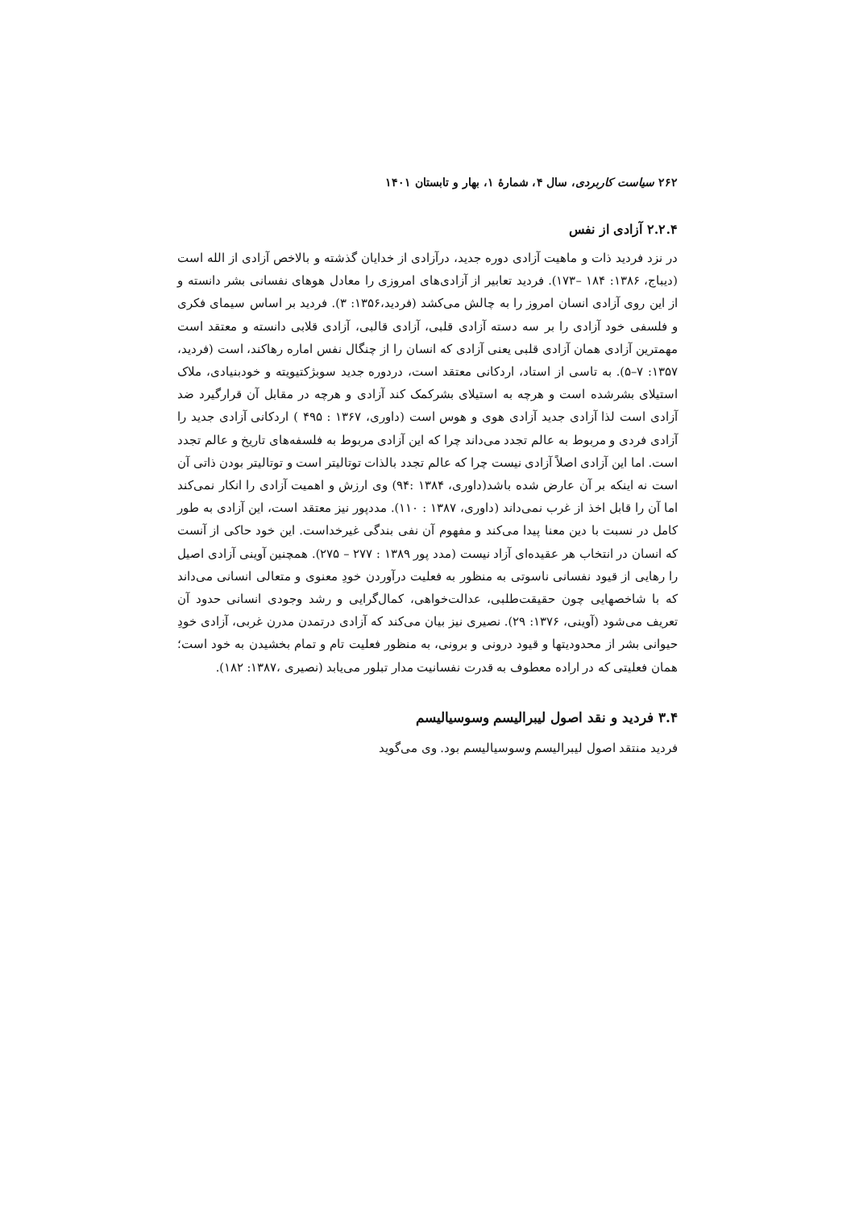۲۶۲ سیاست کاربردی، سال ۴، شمارۀ ۱، بهار و تابستان ۱۴۰۱
۲.۲.۴ آزادی از نفس
در نزد فردید ذات و ماهیت آزادی دوره جدید، درآزادی از خدایان گذشته و بالاخص آزادی از الله است (دیباج، ۱۳۸۶: ۱۸۴ –۱۷۳). فردید تعابیر از آزادی‌های امروزی را معادل هوهای نفسانی بشر دانسته و از این روی آزادی انسان امروز را به چالش می‌کشد (فردید،۱۳۵۶: ۳). فردید بر اساس سیمای فکری و فلسفی خود آزادی را بر سه دسته آزادی قلبی، آزادی قالبی، آزادی قلابی دانسته و معتقد است مهمترین آزادی همان آزادی قلبی یعنی آزادی که انسان را از چنگال نفس اماره رهاکند، است (فردید، ۱۳۵۷: ۷–۵). به تاسی از استاد، اردکانی معتقد است، دردوره جدید سوبژکتیویته و خودبنیادی، ملاک استیلای بشرشده است و هرچه به استیلای بشرکمک کند آزادی و هرچه در مقابل آن قرارگیرد ضد آزادی است لذا آزادی جدید آزادی هوی و هوس است (داوری، ۱۳۶۷ : ۴۹۵ ) اردکانی آزادی جدید را آزادی فردی و مربوط به عالم تجدد می‌داند چرا که این آزادی مربوط به فلسفه‌های تاریخ و عالم تجدد است. اما این آزادی اصلاً آزادی نیست چرا که عالم تجدد بالذات توتالیتر است و توتالیتر بودن ذاتی آن است نه اینکه بر آن عارض شده باشد(داوری، ۱۳۸۴ :۹۴) وی ارزش و اهمیت آزادی را انکار نمی‌کند اما آن را قابل اخذ از غرب نمی‌داند (داوری، ۱۳۸۷ : ۱۱۰). مددپور نیز معتقد است، این آزادی به طور کامل در نسبت با دین معنا پیدا می‌کند و مفهوم آن نفی بندگی غیرخداست. این خود حاکی از آنست که انسان در انتخاب هر عقیده‌ای آزاد نیست (مدد پور ۱۳۸۹ : ۲۷۷ – ۲۷۵). همچنین آوینی آزادی اصیل را رهایی از قیود نفسانی ناسوتی به منظور به فعلیت درآوردن خودِ معنوی و متعالی انسانی می‌داند که با شاخصهایی چون حقیقت‌طلبی، عدالت‌خواهی، کمال‌گرایی و رشد وجودی انسانی حدود آن تعریف می‌شود (آوینی، ۱۳۷۶: ۲۹). نصیری نیز بیان می‌کند که آزادی درتمدن مدرن غربی، آزادی خودِ حیوانی بشر از محدودیتها و قیود درونی و برونی، به منظور فعلیت تام و تمام بخشیدن به خود است؛ همان فعلیتی که در اراده معطوف به قدرت نفسانیت مدار تبلور می‌یابد (نصیری ،۱۳۸۷: ۱۸۲).
۳.۴ فردید و نقد اصول لیبرالیسم وسوسیالیسم
فردید منتقد اصول لیبرالیسم وسوسیالیسم بود. وی می‌گوید